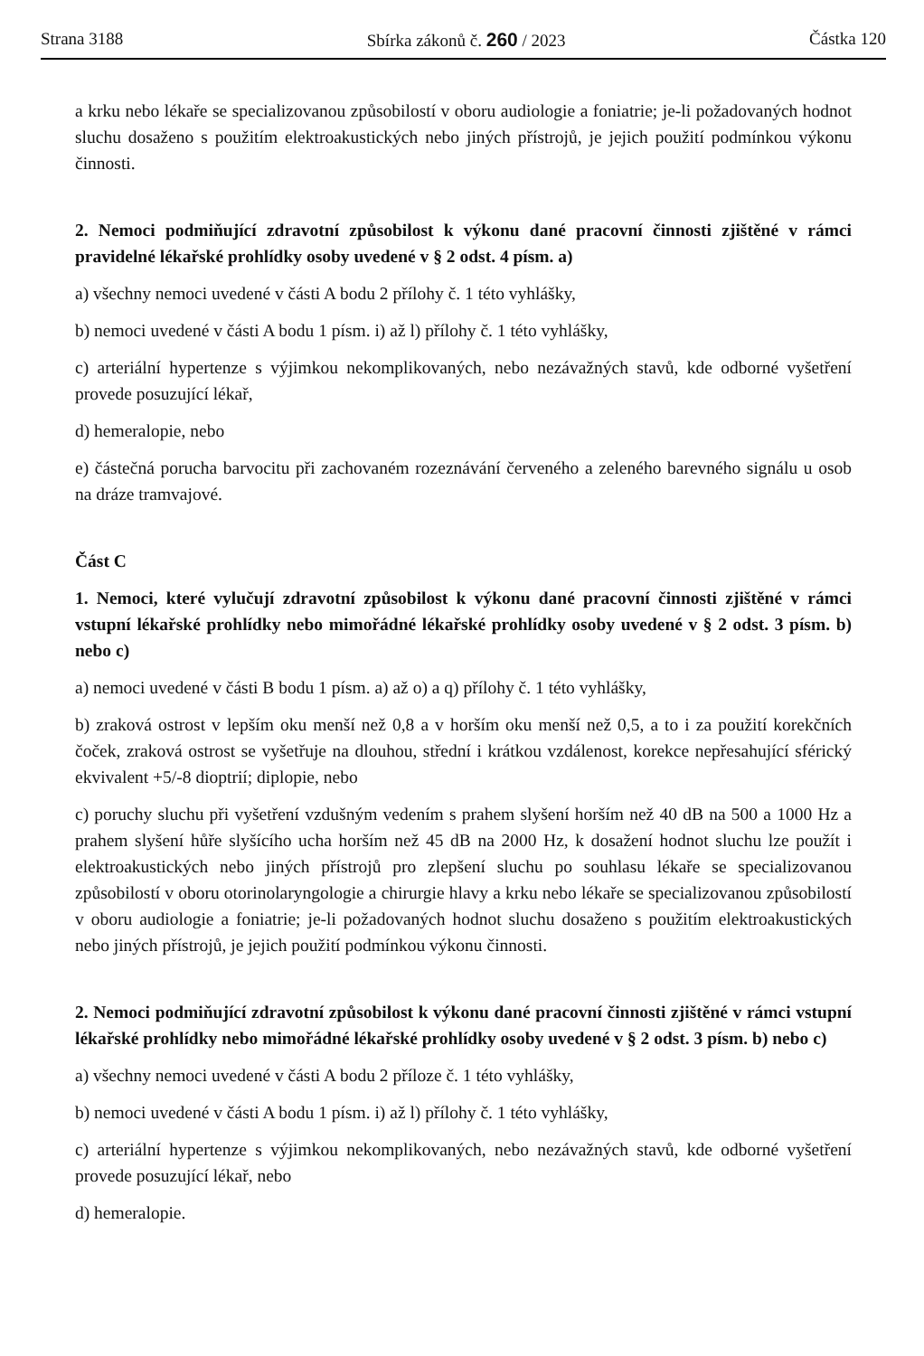Strana 3188 Sbírka zákonů č. 260 / 2023 Částka 120
a krku nebo lékaře se specializovanou způsobilostí v oboru audiologie a foniatrie; je-li požadovaných hodnot sluchu dosaženo s použitím elektroakustických nebo jiných přístrojů, je jejich použití podmínkou výkonu činnosti.
2. Nemoci podmiňující zdravotní způsobilost k výkonu dané pracovní činnosti zjištěné v rámci pravidelné lékařské prohlídky osoby uvedené v § 2 odst. 4 písm. a)
a) všechny nemoci uvedené v části A bodu 2 přílohy č. 1 této vyhlášky,
b) nemoci uvedené v části A bodu 1 písm. i) až l) přílohy č. 1 této vyhlášky,
c) arteriální hypertenze s výjimkou nekomplikovaných, nebo nezávažných stavů, kde odborné vyšetření provede posuzující lékař,
d) hemeralopie, nebo
e) částečná porucha barvocitu při zachovaném rozeznávání červeného a zeleného barevného signálu u osob na dráze tramvajové.
Část C
1. Nemoci, které vylučují zdravotní způsobilost k výkonu dané pracovní činnosti zjištěné v rámci vstupní lékařské prohlídky nebo mimořádné lékařské prohlídky osoby uvedené v § 2 odst. 3 písm. b) nebo c)
a) nemoci uvedené v části B bodu 1 písm. a) až o) a q) přílohy č. 1 této vyhlášky,
b) zraková ostrost v lepším oku menší než 0,8 a v horším oku menší než 0,5, a to i za použití korekčních čoček, zraková ostrost se vyšetřuje na dlouhou, střední i krátkou vzdálenost, korekce nepřesahující sférický ekvivalent +5/-8 dioptrií; diplopie, nebo
c) poruchy sluchu při vyšetření vzdušným vedením s prahem slyšení horším než 40 dB na 500 a 1000 Hz a prahem slyšení hůře slyšícího ucha horším než 45 dB na 2000 Hz, k dosažení hodnot sluchu lze použít i elektroakustických nebo jiných přístrojů pro zlepšení sluchu po souhlasu lékaře se specializovanou způsobilostí v oboru otorinolaryngologie a chirurgie hlavy a krku nebo lékaře se specializovanou způsobilostí v oboru audiologie a foniatrie; je-li požadovaných hodnot sluchu dosaženo s použitím elektroakustických nebo jiných přístrojů, je jejich použití podmínkou výkonu činnosti.
2. Nemoci podmiňující zdravotní způsobilost k výkonu dané pracovní činnosti zjištěné v rámci vstupní lékařské prohlídky nebo mimořádné lékařské prohlídky osoby uvedené v § 2 odst. 3 písm. b) nebo c)
a) všechny nemoci uvedené v části A bodu 2 příloze č. 1 této vyhlášky,
b) nemoci uvedené v části A bodu 1 písm. i) až l) přílohy č. 1 této vyhlášky,
c) arteriální hypertenze s výjimkou nekomplikovaných, nebo nezávažných stavů, kde odborné vyšetření provede posuzující lékař, nebo
d) hemeralopie.